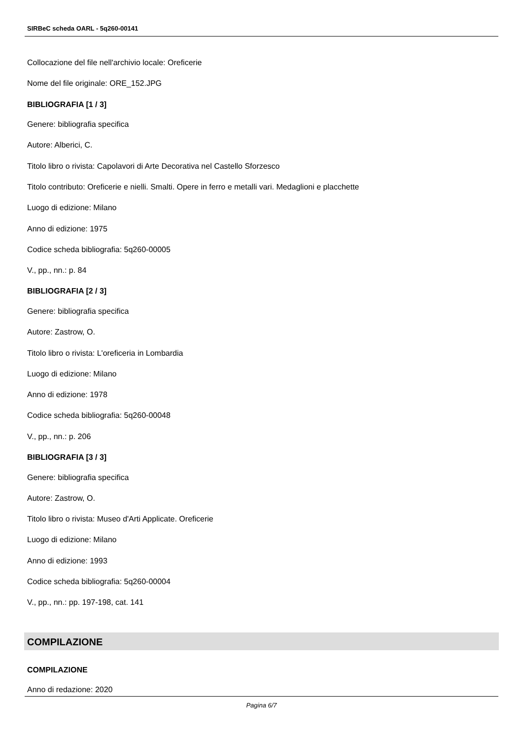SIRBeC scheda OARL - 5q260-00141
Collocazione del file nell'archivio locale: Oreficerie
Nome del file originale: ORE_152.JPG
BIBLIOGRAFIA [1 / 3]
Genere: bibliografia specifica
Autore: Alberici, C.
Titolo libro o rivista: Capolavori di Arte Decorativa nel Castello Sforzesco
Titolo contributo: Oreficerie e nielli. Smalti. Opere in ferro e metalli vari. Medaglioni e placchette
Luogo di edizione: Milano
Anno di edizione: 1975
Codice scheda bibliografia: 5q260-00005
V., pp., nn.: p. 84
BIBLIOGRAFIA [2 / 3]
Genere: bibliografia specifica
Autore: Zastrow, O.
Titolo libro o rivista: L'oreficeria in Lombardia
Luogo di edizione: Milano
Anno di edizione: 1978
Codice scheda bibliografia: 5q260-00048
V., pp., nn.: p. 206
BIBLIOGRAFIA [3 / 3]
Genere: bibliografia specifica
Autore: Zastrow, O.
Titolo libro o rivista: Museo d'Arti Applicate. Oreficerie
Luogo di edizione: Milano
Anno di edizione: 1993
Codice scheda bibliografia: 5q260-00004
V., pp., nn.: pp. 197-198, cat. 141
COMPILAZIONE
COMPILAZIONE
Anno di redazione: 2020
Pagina 6/7